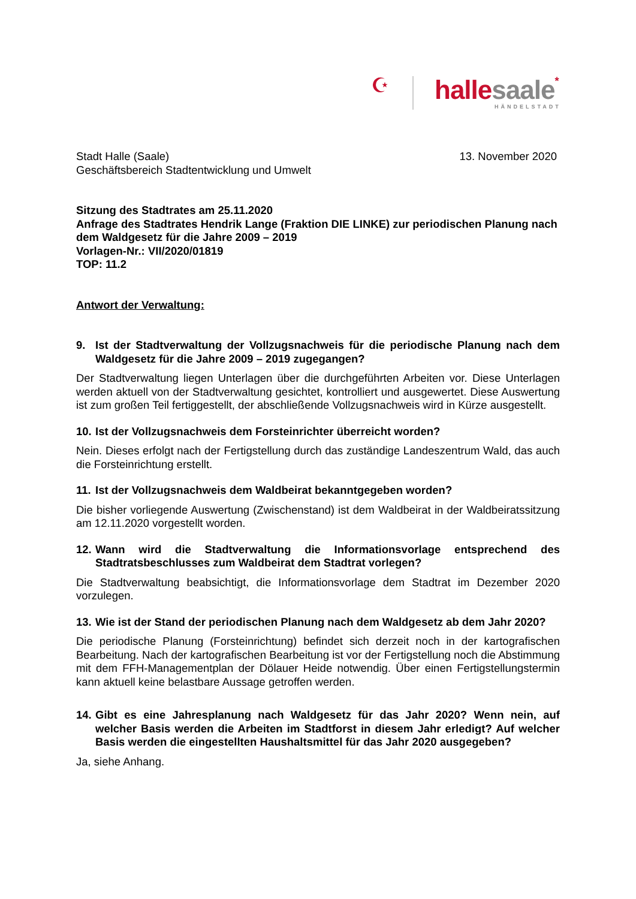☪ halle saale*
HÄNDELSTADT
Stadt Halle (Saale)
Geschäftsbereich Stadtentwicklung und Umwelt
13. November 2020
Sitzung des Stadtrates am 25.11.2020
Anfrage des Stadtrates Hendrik Lange (Fraktion DIE LINKE) zur periodischen Planung nach dem Waldgesetz für die Jahre 2009 – 2019
Vorlagen-Nr.: VII/2020/01819
TOP: 11.2
Antwort der Verwaltung:
9. Ist der Stadtverwaltung der Vollzugsnachweis für die periodische Planung nach dem Waldgesetz für die Jahre 2009 – 2019 zugegangen?
Der Stadtverwaltung liegen Unterlagen über die durchgeführten Arbeiten vor. Diese Unterlagen werden aktuell von der Stadtverwaltung gesichtet, kontrolliert und ausgewertet. Diese Auswertung ist zum großen Teil fertiggestellt, der abschließende Vollzugsnachweis wird in Kürze ausgestellt.
10. Ist der Vollzugsnachweis dem Forsteinrichter überreicht worden?
Nein. Dieses erfolgt nach der Fertigstellung durch das zuständige Landeszentrum Wald, das auch die Forsteinrichtung erstellt.
11. Ist der Vollzugsnachweis dem Waldbeirat bekanntgegeben worden?
Die bisher vorliegende Auswertung (Zwischenstand) ist dem Waldbeirat in der Waldbeiratssitzung am 12.11.2020 vorgestellt worden.
12. Wann wird die Stadtverwaltung die Informationsvorlage entsprechend des Stadtratsbeschlusses zum Waldbeirat dem Stadtrat vorlegen?
Die Stadtverwaltung beabsichtigt, die Informationsvorlage dem Stadtrat im Dezember 2020 vorzulegen.
13. Wie ist der Stand der periodischen Planung nach dem Waldgesetz ab dem Jahr 2020?
Die periodische Planung (Forsteinrichtung) befindet sich derzeit noch in der kartografischen Bearbeitung. Nach der kartografischen Bearbeitung ist vor der Fertigstellung noch die Abstimmung mit dem FFH-Managementplan der Dölauer Heide notwendig. Über einen Fertigstellungstermin kann aktuell keine belastbare Aussage getroffen werden.
14. Gibt es eine Jahresplanung nach Waldgesetz für das Jahr 2020? Wenn nein, auf welcher Basis werden die Arbeiten im Stadtforst in diesem Jahr erledigt? Auf welcher Basis werden die eingestellten Haushaltsmittel für das Jahr 2020 ausgegeben?
Ja, siehe Anhang.